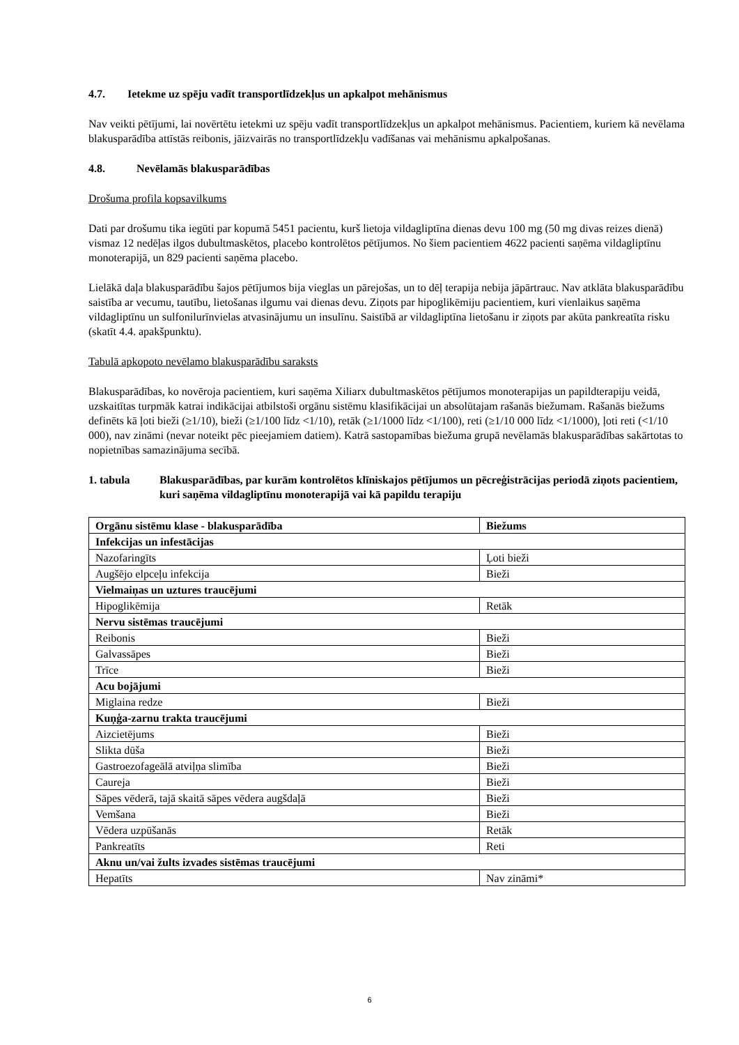4.7. Ietekme uz spēju vadīt transportlīdzekļus un apkalpot mehānismus
Nav veikti pētījumi, lai novērtētu ietekmi uz spēju vadīt transportlīdzekļus un apkalpot mehānismus. Pacientiem, kuriem kā nevēlama blakusparādība attīstās reibonis, jāizvairās no transportlīdzekļu vadīšanas vai mehānismu apkalpošanas.
4.8. Nevēlamās blakusparādības
Drošuma profila kopsavilkums
Dati par drošumu tika iegūti par kopumā 5451 pacientu, kurš lietoja vildagliptīna dienas devu 100 mg (50 mg divas reizes dienā) vismaz 12 nedēļas ilgos dubultmaskētos, placebo kontrolētos pētījumos. No šiem pacientiem 4622 pacienti saņēma vildagliptīnu monoterapijā, un 829 pacienti saņēma placebo.
Lielākā daļa blakusparādību šajos pētījumos bija vieglas un pārejošas, un to dēļ terapija nebija jāpārtrauc. Nav atklāta blakusparādību saistība ar vecumu, tautību, lietošanas ilgumu vai dienas devu. Ziņots par hipoglikēmiju pacientiem, kuri vienlaikus saņēma vildagliptīnu un sulfonilurīnvielas atvasinājumu un insulīnu. Saistībā ar vildagliptīna lietošanu ir ziņots par akūta pankreatīta risku (skatīt 4.4. apakšpunktu).
Tabulā apkopoto nevēlamo blakusparādību saraksts
Blakusparādības, ko novēroja pacientiem, kuri saņēma Xiliarx dubultmaskētos pētījumos monoterapijas un papildterapiju veidā, uzskaitītas turpmāk katrai indikācijai atbilstoši orgānu sistēmu klasifikācijai un absolūtajam rašanās biežumam. Rašanās biežums definēts kā ļoti bieži (≥1/10), bieži (≥1/100 līdz <1/10), retāk (≥1/1000 līdz <1/100), reti (≥1/10 000 līdz <1/1000), ļoti reti (<1/10 000), nav zināmi (nevar noteikt pēc pieejamiem datiem). Katrā sastopamības biežuma grupā nevēlamās blakusparādības sakārtotas to nopietnības samazinājuma secībā.
1. tabula Blakusparādības, par kurām kontrolētos klīniskajos pētījumos un pēcreģistrācijas periodā ziņots pacientiem, kuri saņēma vildagliptīnu monoterapijā vai kā papildu terapiju
| Orgānu sistēmu klase - blakusparādība | Biežums |
| --- | --- |
| Infekcijas un infestācijas | |
| Nazofaringīts | Ļoti bieži |
| Augšējo elpceļu infekcija | Bieži |
| Vielmaiņas un uztures traucējumi | |
| Hipoglikēmija | Retāk |
| Nervu sistēmas traucējumi | |
| Reibonis | Bieži |
| Galvassāpes | Bieži |
| Trīce | Bieži |
| Acu bojājumi | |
| Miglaina redze | Bieži |
| Kuņģa-zarnu trakta traucējumi | |
| Aizcietējums | Bieži |
| Slikta dūša | Bieži |
| Gastroezofageālā atviļņa slimība | Bieži |
| Caureja | Bieži |
| Sāpes vēderā, tajā skaitā sāpes vēdera augšdaļā | Bieži |
| Vemšana | Bieži |
| Vēdera uzpūšanās | Retāk |
| Pankreatīts | Reti |
| Aknu un/vai žults izvades sistēmas traucējumi | |
| Hepatīts | Nav zināmi* |
6